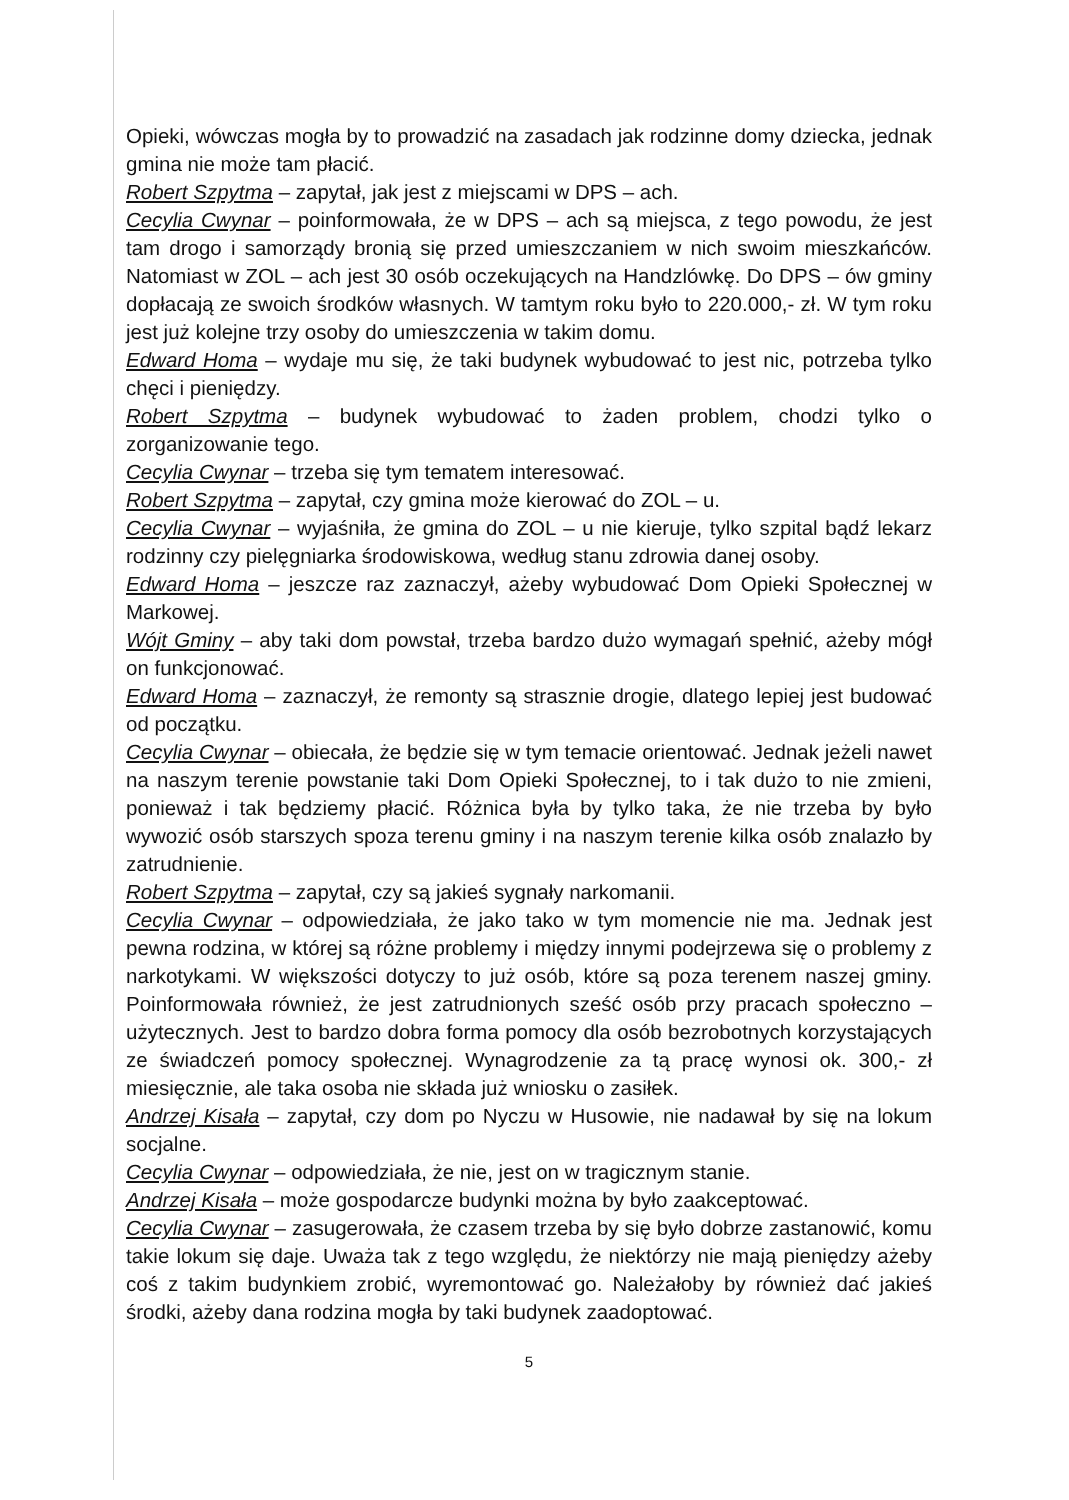Opieki, wówczas mogła by to prowadzić na zasadach jak rodzinne domy dziecka, jednak gmina nie może tam płacić.
Robert Szpytma – zapytał, jak jest z miejscami w DPS – ach.
Cecylia Cwynar – poinformowała, że w DPS – ach są miejsca, z tego powodu, że jest tam drogo i samorządy bronią się przed umieszczaniem w nich swoim mieszkańców. Natomiast w ZOL – ach jest 30 osób oczekujących na Handzlówkę. Do DPS – ów gminy dopłacają ze swoich środków własnych. W tamtym roku było to 220.000,- zł. W tym roku jest już kolejne trzy osoby do umieszczenia w takim domu.
Edward Homa – wydaje mu się, że taki budynek wybudować to jest nic, potrzeba tylko chęci i pieniędzy.
Robert Szpytma – budynek wybudować to żaden problem, chodzi tylko o zorganizowanie tego.
Cecylia Cwynar – trzeba się tym tematem interesować.
Robert Szpytma – zapytał, czy gmina może kierować do ZOL – u.
Cecylia Cwynar – wyjaśniła, że gmina do ZOL – u nie kieruje, tylko szpital bądź lekarz rodzinny czy pielęgniarka środowiskowa, według stanu zdrowia danej osoby.
Edward Homa – jeszcze raz zaznaczył, ażeby wybudować Dom Opieki Społecznej w Markowej.
Wójt Gminy – aby taki dom powstał, trzeba bardzo dużo wymagań spełnić, ażeby mógł on funkcjonować.
Edward Homa – zaznaczył, że remonty są strasznie drogie, dlatego lepiej jest budować od początku.
Cecylia Cwynar – obiecała, że będzie się w tym temacie orientować. Jednak jeżeli nawet na naszym terenie powstanie taki Dom Opieki Społecznej, to i tak dużo to nie zmieni, ponieważ i tak będziemy płacić. Różnica była by tylko taka, że nie trzeba by było wywozić osób starszych spoza terenu gminy i na naszym terenie kilka osób znalazło by zatrudnienie.
Robert Szpytma – zapytał, czy są jakieś sygnały narkomanii.
Cecylia Cwynar – odpowiedziała, że jako tako w tym momencie nie ma. Jednak jest pewna rodzina, w której są różne problemy i między innymi podejrzewa się o problemy z narkotykami. W większości dotyczy to już osób, które są poza terenem naszej gminy. Poinformowała również, że jest zatrudnionych sześć osób przy pracach społeczno – użytecznych. Jest to bardzo dobra forma pomocy dla osób bezrobotnych korzystających ze świadczeń pomocy społecznej. Wynagrodzenie za tą pracę wynosi ok. 300,- zł miesięcznie, ale taka osoba nie składa już wniosku o zasiłek.
Andrzej Kisała – zapytał, czy dom po Nyczu w Husowie, nie nadawał by się na lokum socjalne.
Cecylia Cwynar – odpowiedziała, że nie, jest on w tragicznym stanie.
Andrzej Kisała – może gospodarcze budynki można by było zaakceptować.
Cecylia Cwynar – zasugerowała, że czasem trzeba by się było dobrze zastanowić, komu takie lokum się daje. Uważa tak z tego względu, że niektórzy nie mają pieniędzy ażeby coś z takim budynkiem zrobić, wyremontować go. Należałoby by również dać jakieś środki, ażeby dana rodzina mogła by taki budynek zaadoptować.
5